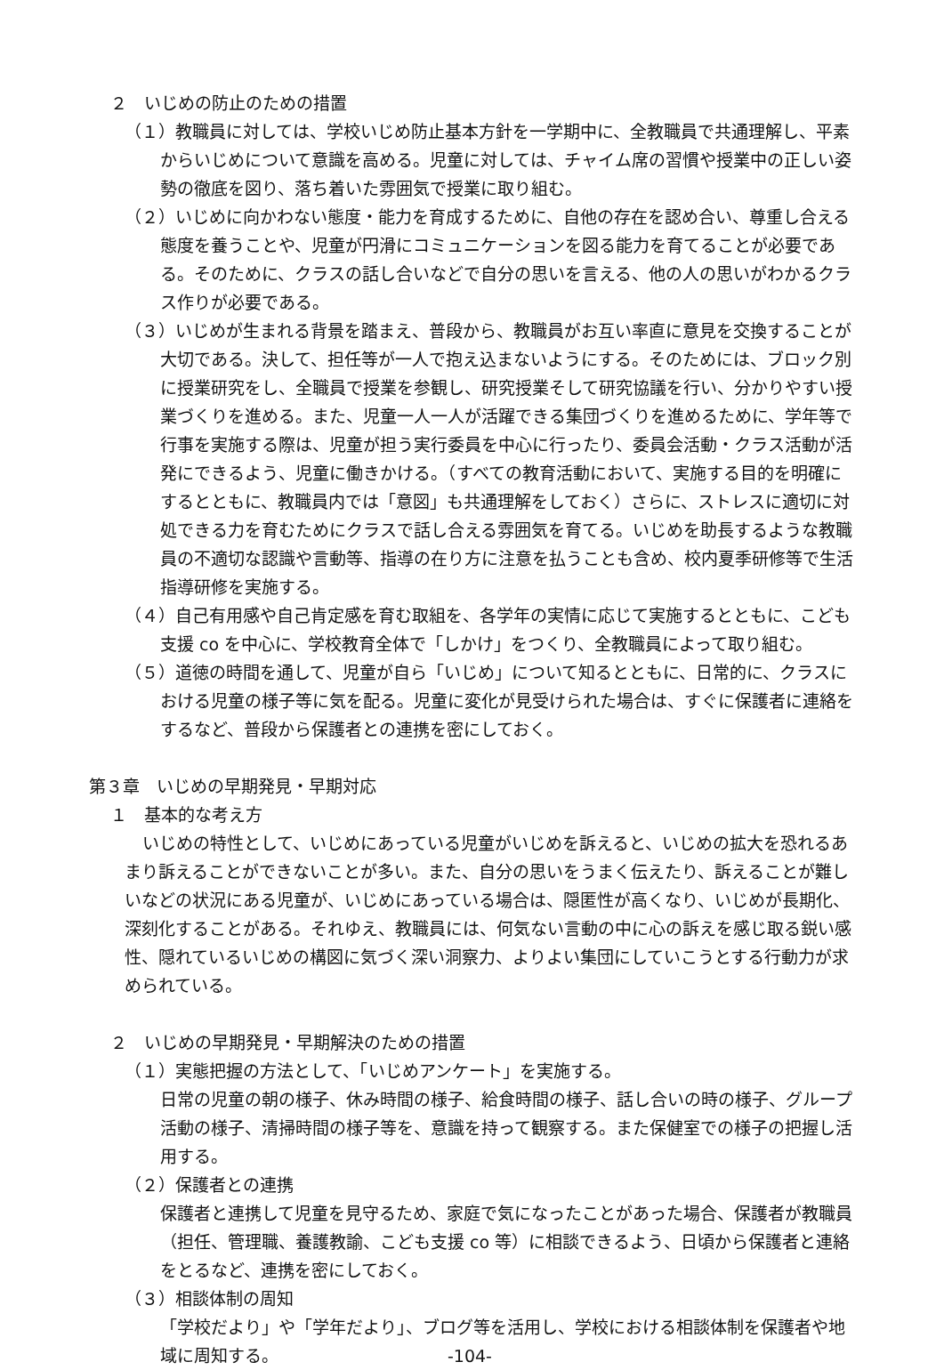２　いじめの防止のための措置
（１）教職員に対しては、学校いじめ防止基本方針を一学期中に、全教職員で共通理解し、平素からいじめについて意識を高める。児童に対しては、チャイム席の習慣や授業中の正しい姿勢の徹底を図り、落ち着いた雰囲気で授業に取り組む。
（２）いじめに向かわない態度・能力を育成するために、自他の存在を認め合い、尊重し合える態度を養うことや、児童が円滑にコミュニケーションを図る能力を育てることが必要である。そのために、クラスの話し合いなどで自分の思いを言える、他の人の思いがわかるクラス作りが必要である。
（３）いじめが生まれる背景を踏まえ、普段から、教職員がお互い率直に意見を交換することが大切である。決して、担任等が一人で抱え込まないようにする。そのためには、ブロック別に授業研究をし、全職員で授業を参観し、研究授業そして研究協議を行い、分かりやすい授業づくりを進める。また、児童一人一人が活躍できる集団づくりを進めるために、学年等で行事を実施する際は、児童が担う実行委員を中心に行ったり、委員会活動・クラス活動が活発にできるよう、児童に働きかける。（すべての教育活動において、実施する目的を明確にするとともに、教職員内では「意図」も共通理解をしておく）さらに、ストレスに適切に対処できる力を育むためにクラスで話し合える雰囲気を育てる。いじめを助長するような教職員の不適切な認識や言動等、指導の在り方に注意を払うことも含め、校内夏季研修等で生活指導研修を実施する。
（４）自己有用感や自己肯定感を育む取組を、各学年の実情に応じて実施するとともに、こども支援 co を中心に、学校教育全体で「しかけ」をつくり、全教職員によって取り組む。
（５）道徳の時間を通して、児童が自ら「いじめ」について知るとともに、日常的に、クラスにおける児童の様子等に気を配る。児童に変化が見受けられた場合は、すぐに保護者に連絡をするなど、普段から保護者との連携を密にしておく。
第３章　いじめの早期発見・早期対応
１　基本的な考え方
いじめの特性として、いじめにあっている児童がいじめを訴えると、いじめの拡大を恐れるあまり訴えることができないことが多い。また、自分の思いをうまく伝えたり、訴えることが難しいなどの状況にある児童が、いじめにあっている場合は、隠匿性が高くなり、いじめが長期化、深刻化することがある。それゆえ、教職員には、何気ない言動の中に心の訴えを感じ取る鋭い感性、隠れているいじめの構図に気づく深い洞察力、よりよい集団にしていこうとする行動力が求められている。
２　いじめの早期発見・早期解決のための措置
（１）実態把握の方法として、「いじめアンケート」を実施する。
日常の児童の朝の様子、休み時間の様子、給食時間の様子、話し合いの時の様子、グループ活動の様子、清掃時間の様子等を、意識を持って観察する。また保健室での様子の把握し活用する。
（２）保護者との連携
保護者と連携して児童を見守るため、家庭で気になったことがあった場合、保護者が教職員（担任、管理職、養護教諭、こども支援 co 等）に相談できるよう、日頃から保護者と連絡をとるなど、連携を密にしておく。
（３）相談体制の周知
「学校だより」や「学年だより」、ブログ等を活用し、学校における相談体制を保護者や地域に周知する。 -104-